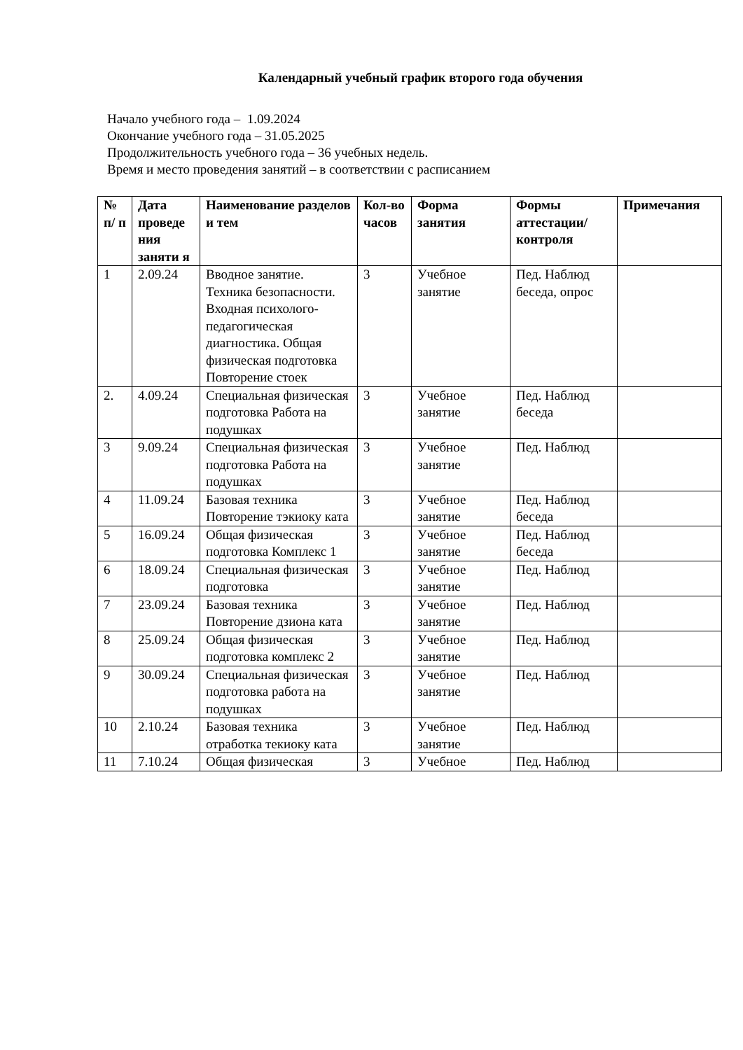Календарный учебный график второго года обучения
Начало учебного года – 1.09.2024
Окончание учебного года – 31.05.2025
Продолжительность учебного года – 36 учебных недель.
Время и место проведения занятий – в соответствии с расписанием
| № п/ п | Дата проведе ния заняти я | Наименование разделов и тем | Кол-во часов | Форма занятия | Формы аттестации/ контроля | Примечания |
| --- | --- | --- | --- | --- | --- | --- |
| 1 | 2.09.24 | Вводное занятие. Техника безопасности. Входная психолого-педагогическая диагностика. Общая физическая подготовка Повторение стоек | 3 | Учебное занятие | Пед. Наблюд беседа, опрос | |
| 2. | 4.09.24 | Специальная физическая подготовка Работа на подушках | 3 | Учебное занятие | Пед. Наблюд беседа | |
| 3 | 9.09.24 | Специальная физическая подготовка Работа на подушках | 3 | Учебное занятие | Пед. Наблюд | |
| 4 | 11.09.24 | Базовая техника Повторение тэкиоку ката | 3 | Учебное занятие | Пед. Наблюд беседа | |
| 5 | 16.09.24 | Общая физическая подготовка Комплекс 1 | 3 | Учебное занятие | Пед. Наблюд беседа | |
| 6 | 18.09.24 | Специальная физическая подготовка | 3 | Учебное занятие | Пед. Наблюд | |
| 7 | 23.09.24 | Базовая техника Повторение дзиона ката | 3 | Учебное занятие | Пед. Наблюд | |
| 8 | 25.09.24 | Общая физическая подготовка комплекс 2 | 3 | Учебное занятие | Пед. Наблюд | |
| 9 | 30.09.24 | Специальная физическая подготовка работа на подушках | 3 | Учебное занятие | Пед. Наблюд | |
| 10 | 2.10.24 | Базовая техника отработка текиоку ката | 3 | Учебное занятие | Пед. Наблюд | |
| 11 | 7.10.24 | Общая физическая | 3 | Учебное | Пед. Наблюд | |